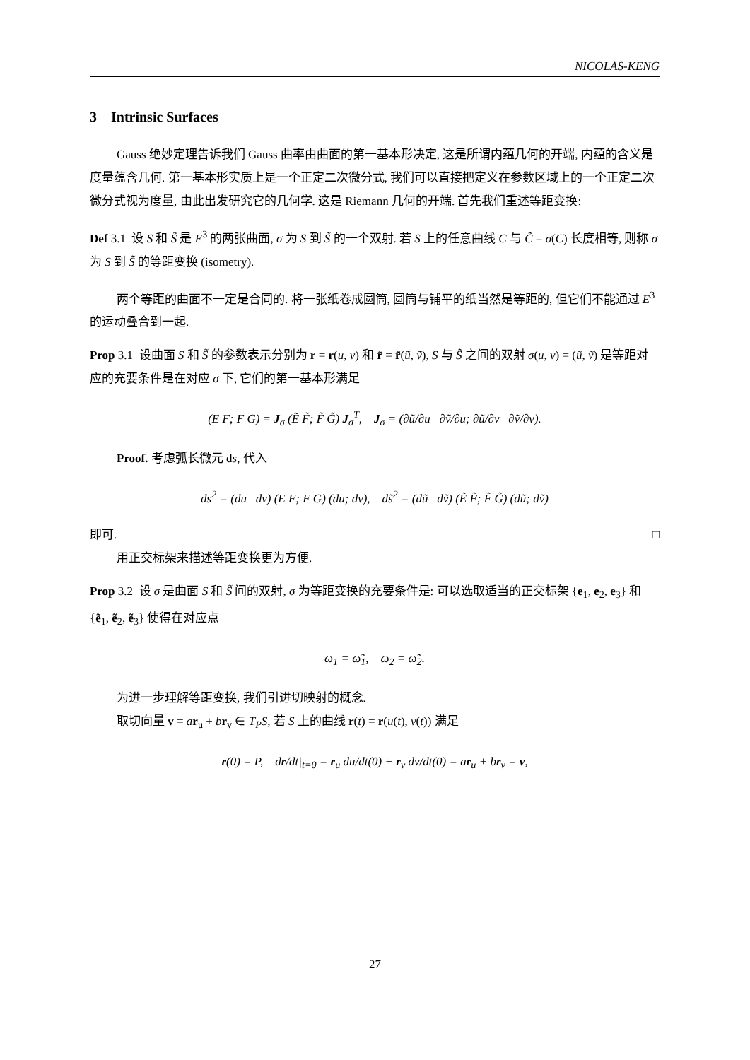NICOLAS-KENG
3 Intrinsic Surfaces
Gauss 绝妙定理告诉我们 Gauss 曲率由曲面的第一基本形决定, 这是所谓内蕴几何的开端, 内蕴的含义是度量蕴含几何. 第一基本形实质上是一个正定二次微分式, 我们可以直接把定义在参数区域上的一个正定二次微分式视为度量, 由此出发研究它的几何学. 这是 Riemann 几何的开端. 首先我们重述等距变换:
Def 3.1 设 S 和 S̃ 是 E<sup>3</sup> 的两张曲面, σ 为 S 到 S̃ 的一个双射. 若 S 上的任意曲线 C 与 C̃ = σ(C) 长度相等, 则称 σ 为 S 到 S̃ 的等距变换 (isometry).
两个等距的曲面不一定是合同的. 将一张纸卷成圆筒, 圆筒与铺平的纸当然是等距的, 但它们不能通过 E<sup>3</sup> 的运动叠合到一起.
Prop 3.1 设曲面 S 和 S̃ 的参数表示分别为 r = r(u, v) 和 r̃ = r̃(ũ, ṽ), S 与 S̃ 之间的双射 σ(u, v) = (ũ, ṽ) 是等距对应的充要条件是在对应 σ 下, 它们的第一基本形满足
(E F; F G) = J<sub>σ</sub> (Ẽ F̃; F̃ G̃) J<sub>σ</sub><sup>T</sup>, J<sub>σ</sub> = (∂ũ/∂u ∂ṽ/∂u; ∂ũ/∂v ∂ṽ/∂v).
Proof. 考虑弧长微元 ds, 代入
ds<sup>2</sup> = (du dv) (E F; F G) (du; dv), ds̃<sup>2</sup> = (dũ dṽ) (Ẽ F̃; F̃ G̃) (dũ; dṽ)
即可. □
用正交标架来描述等距变换更为方便.
Prop 3.2 设 σ 是曲面 S 和 S̃ 间的双射, σ 为等距变换的充要条件是: 可以选取适当的正交标架 {e<sub>1</sub>, e<sub>2</sub>, e<sub>3</sub>} 和 {ẽ<sub>1</sub>, ẽ<sub>2</sub>, ẽ<sub>3</sub>} 使得在对应点
ω<sub>1</sub> = ω̃<sub>1</sub>, ω<sub>2</sub> = ω̃<sub>2</sub>.
为进一步理解等距变换, 我们引进切映射的概念.
取切向量 v = ar<sub>u</sub> + br<sub>v</sub> ∈ T<sub>P</sub>S, 若 S 上的曲线 r(t) = r(u(t), v(t)) 满足
r(0) = P, dr/dt|<sub>t=0</sub> = r<sub>u</sub> du/dt(0) + r<sub>v</sub> dv/dt(0) = ar<sub>u</sub> + br<sub>v</sub> = v,
27